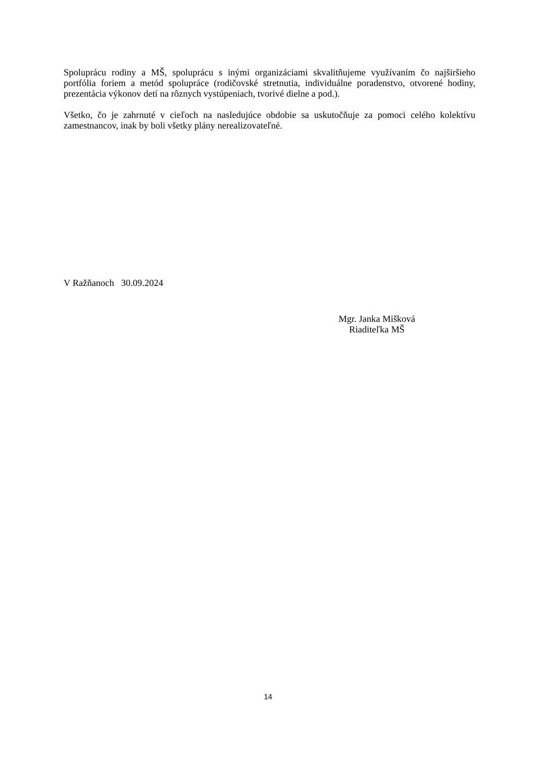Spoluprácu rodiny a MŠ, spoluprácu s inými organizáciami skvalitňujeme využívaním čo najširšieho portfólia foriem a metód spolupráce (rodičovské stretnutia, individuálne poradenstvo, otvorené hodiny, prezentácia výkonov detí na rôznych vystúpeniach, tvorivé dielne a pod.).
Všetko, čo je zahrnuté v cieľoch na nasledujúce obdobie sa uskutočňuje za pomoci celého kolektívu zamestnancov, inak by boli všetky plány nerealizovateľné.
V Ražňanoch 30.09.2024
Mgr. Janka Mišková
Riaditeľka MŠ
14